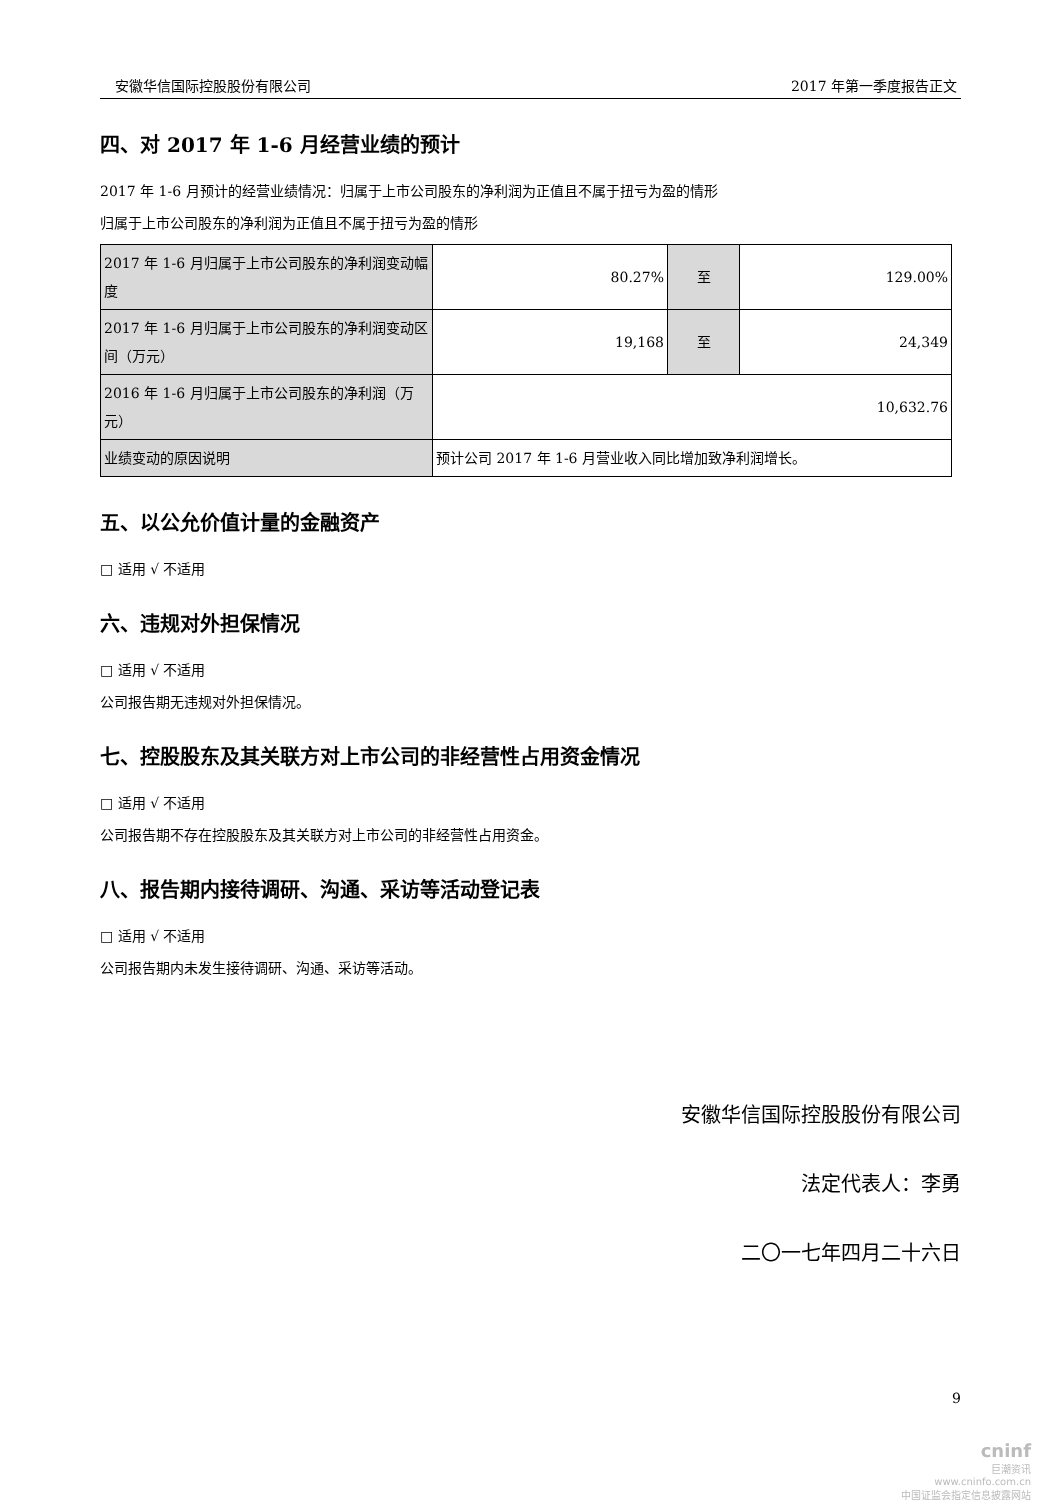安徽华信国际控股股份有限公司 2017 年第一季度报告正文
四、对 2017 年 1-6 月经营业绩的预计
2017 年 1-6 月预计的经营业绩情况：归属于上市公司股东的净利润为正值且不属于扭亏为盈的情形
归属于上市公司股东的净利润为正值且不属于扭亏为盈的情形
| 2017 年 1-6 月归属于上市公司股东的净利润变动幅度 | 80.27% | 至 | 129.00% |
| 2017 年 1-6 月归属于上市公司股东的净利润变动区间（万元） | 19,168 | 至 | 24,349 |
| 2016 年 1-6 月归属于上市公司股东的净利润（万元） | 10,632.76 | | |
| 业绩变动的原因说明 | 预计公司 2017 年 1-6 月营业收入同比增加致净利润增长。 | | |
五、以公允价值计量的金融资产
□ 适用 √ 不适用
六、违规对外担保情况
□ 适用 √ 不适用
公司报告期无违规对外担保情况。
七、控股股东及其关联方对上市公司的非经营性占用资金情况
□ 适用 √ 不适用
公司报告期不存在控股股东及其关联方对上市公司的非经营性占用资金。
八、报告期内接待调研、沟通、采访等活动登记表
□ 适用 √ 不适用
公司报告期内未发生接待调研、沟通、采访等活动。
安徽华信国际控股股份有限公司
法定代表人：李勇
二〇一七年四月二十六日
9
cninf
巨潮资讯
www.cninfo.com.cn
中国证监会指定信息披露网站